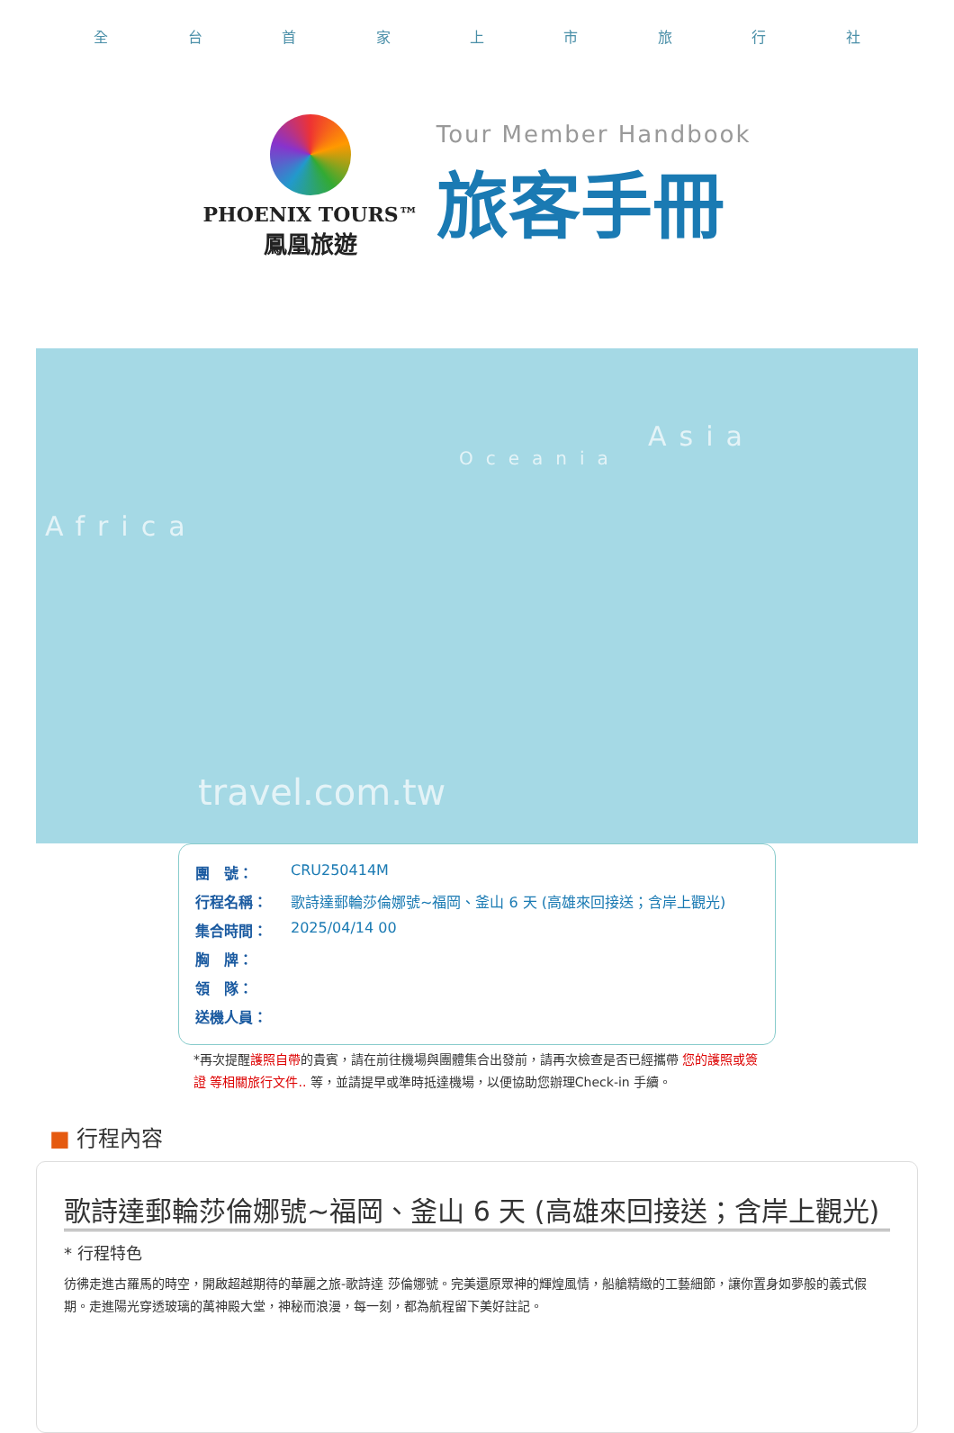全台首家上市旅行社
PHOENIX TOURS™
鳳凰旅遊
Tour Member Handbook
旅客手冊
Africa
Oceania
Asia
travel.com.tw
| 團 號： | CRU250414M |
| 行程名稱： | 歌詩達郵輪莎倫娜號~福岡、釜山 6 天 (高雄來回接送；含岸上觀光) |
| 集合時間： | 2025/04/14 00 |
| 胸 牌： | |
| 領 隊： | |
| 送機人員： | |
*再次提醒護照自帶的貴賓，請在前往機場與團體集合出發前，請再次檢查是否已經攜帶 您的護照或簽證 等相關旅行文件.. 等，並請提早或準時抵達機場，以便協助您辦理Check-in 手續。
■ 行程內容
歌詩達郵輪莎倫娜號~福岡、釜山 6 天 (高雄來回接送；含岸上觀光)
* 行程特色
彷彿走進古羅馬的時空，開啟超越期待的華麗之旅-歌詩達 莎倫娜號。完美還原眾神的輝煌風情，船艙精緻的工藝細節，讓你置身如夢般的義式假期。走進陽光穿透玻璃的萬神殿大堂，神秘而浪漫，每一刻，都為航程留下美好註記。